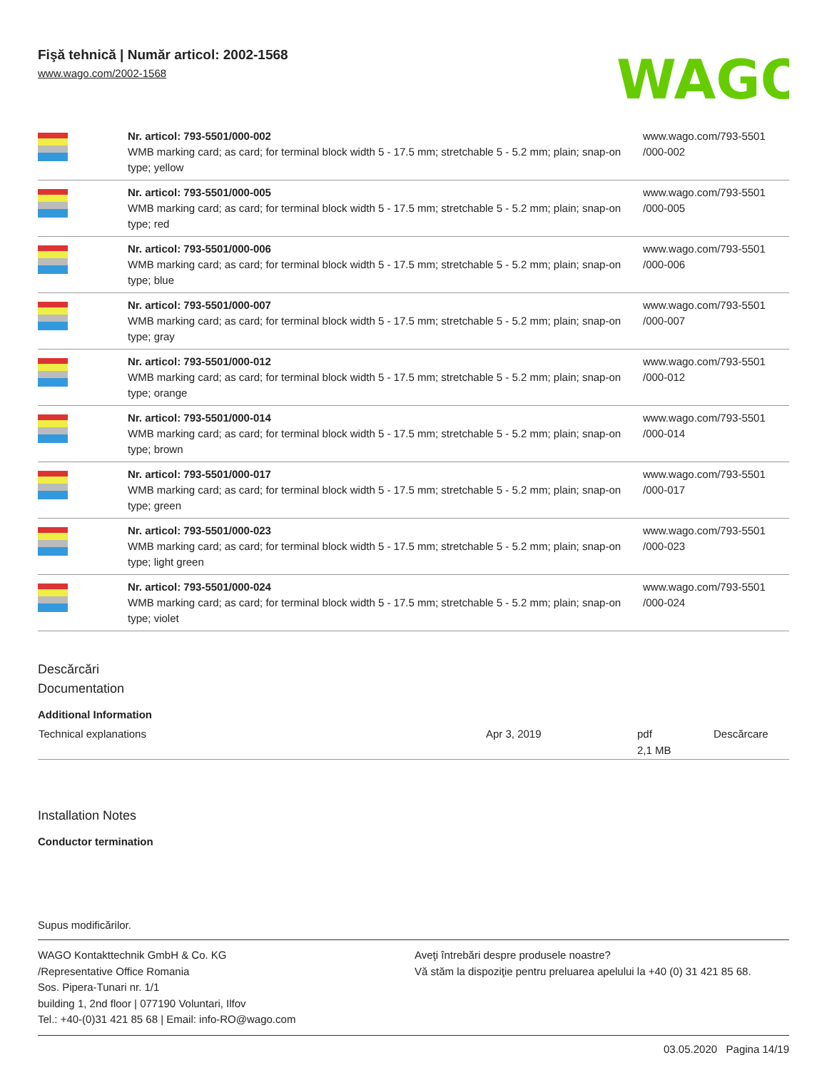Fişă tehnică | Număr articol: 2002-1568
www.wago.com/2002-1568
WAGO
| | Nr. articol: 793-5501/000-002 WMB marking card; as card; for terminal block width 5 - 17.5 mm; stretchable 5 - 5.2 mm; plain; snap-on type; yellow | www.wago.com/793-5501 /000-002 |
| | Nr. articol: 793-5501/000-005 WMB marking card; as card; for terminal block width 5 - 17.5 mm; stretchable 5 - 5.2 mm; plain; snap-on type; red | www.wago.com/793-5501 /000-005 |
| | Nr. articol: 793-5501/000-006 WMB marking card; as card; for terminal block width 5 - 17.5 mm; stretchable 5 - 5.2 mm; plain; snap-on type; blue | www.wago.com/793-5501 /000-006 |
| | Nr. articol: 793-5501/000-007 WMB marking card; as card; for terminal block width 5 - 17.5 mm; stretchable 5 - 5.2 mm; plain; snap-on type; gray | www.wago.com/793-5501 /000-007 |
| | Nr. articol: 793-5501/000-012 WMB marking card; as card; for terminal block width 5 - 17.5 mm; stretchable 5 - 5.2 mm; plain; snap-on type; orange | www.wago.com/793-5501 /000-012 |
| | Nr. articol: 793-5501/000-014 WMB marking card; as card; for terminal block width 5 - 17.5 mm; stretchable 5 - 5.2 mm; plain; snap-on type; brown | www.wago.com/793-5501 /000-014 |
| | Nr. articol: 793-5501/000-017 WMB marking card; as card; for terminal block width 5 - 17.5 mm; stretchable 5 - 5.2 mm; plain; snap-on type; green | www.wago.com/793-5501 /000-017 |
| | Nr. articol: 793-5501/000-023 WMB marking card; as card; for terminal block width 5 - 17.5 mm; stretchable 5 - 5.2 mm; plain; snap-on type; light green | www.wago.com/793-5501 /000-023 |
| | Nr. articol: 793-5501/000-024 WMB marking card; as card; for terminal block width 5 - 17.5 mm; stretchable 5 - 5.2 mm; plain; snap-on type; violet | www.wago.com/793-5501 /000-024 |
Descărcări
Documentation
Additional Information
| Technical explanations | Apr 3, 2019 | pdf 2,1 MB | Descărcare |
Installation Notes
Conductor termination
Supus modificărilor.
WAGO Kontakttechnik GmbH & Co. KG
/Representative Office Romania
Sos. Pipera-Tunari nr. 1/1
building 1, 2nd floor | 077190 Voluntari, Ilfov
Tel.: +40-(0)31 421 85 68 | Email: info-RO@wago.com
Aveţi întrebări despre produsele noastre?
Vă stăm la dispoziţie pentru preluarea apelului la +40 (0) 31 421 85 68.
03.05.2020 Pagina 14/19